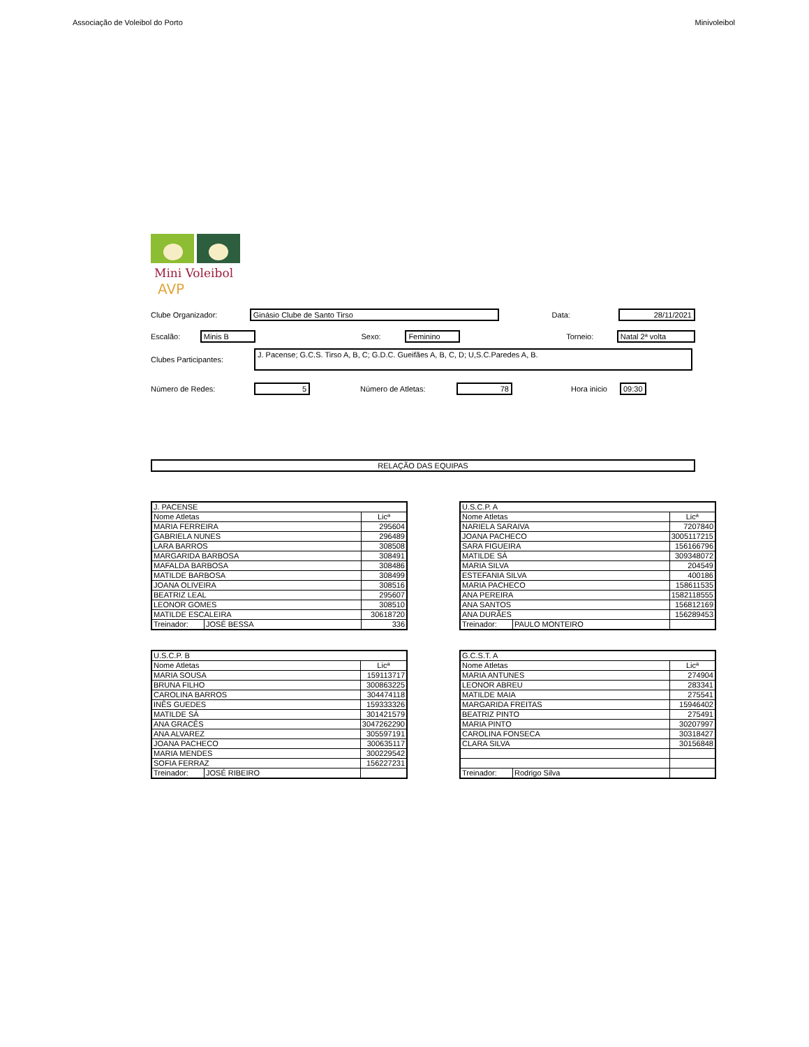Associação de Voleibol do Porto Minivoleibol
Mini Voleibol
AVP
Clube Organizador: Ginásio Clube de Santo Tirso Data: 28/11/2021
Escalão: Minis B Sexo: Feminino Torneio: Natal 2ª volta
Clubes Participantes: J. Pacense; G.C.S. Tirso A, B, C; G.D.C. Gueifães A, B, C, D; U,S.C.Paredes A, B.
Número de Redes: 5 Número de Atletas: 78 Hora inicio 09:30
RELAÇÃO DAS EQUIPAS
| J. PACENSE | | |
| Nome Atletas | | Licª |
| MARIA FERREIRA | | 295604 |
| GABRIELA NUNES | | 296489 |
| LARA BARROS | | 308508 |
| MARGARIDA BARBOSA | | 308491 |
| MAFALDA BARBOSA | | 308486 |
| MATILDE BARBOSA | | 308499 |
| JOANA OLIVEIRA | | 308516 |
| BEATRIZ LEAL | | 295607 |
| LEONOR GOMES | | 308510 |
| MATILDE ESCALEIRA | | 30618720 |
| Treinador: | JOSÉ BESSA | 336 |
| U.S.C.P. A | | |
| Nome Atletas | | Licª |
| NARIELA SARAIVA | | 7207840 |
| JOANA PACHECO | | 3005117215 |
| SARA FIGUEIRA | | 156166796 |
| MATILDE SÁ | | 309348072 |
| MARIA SILVA | | 204549 |
| ESTEFANIA SILVA | | 400186 |
| MARIA PACHECO | | 158611535 |
| ANA PEREIRA | | 1582118555 |
| ANA SANTOS | | 156812169 |
| ANA DURÃES | | 156289453 |
| Treinador: | PAULO MONTEIRO | |
| U.S.C.P. B | | |
| Nome Atletas | | Licª |
| MARIA SOUSA | | 159113717 |
| BRUNA FILHO | | 300863225 |
| CAROLINA BARROS | | 304474118 |
| INÊS GUEDES | | 159333326 |
| MATILDE SÁ | | 301421579 |
| ANA GRACÊS | | 3047262290 |
| ANA ALVAREZ | | 305597191 |
| JOANA PACHECO | | 300635117 |
| MARIA MENDES | | 300229542 |
| SOFIA FERRAZ | | 156227231 |
| Treinador: | JOSÉ RIBEIRO | |
| G.C.S.T. A | | |
| Nome Atletas | | Licª |
| MARIA ANTUNES | | 274904 |
| LEONOR ABREU | | 283341 |
| MATILDE MAIA | | 275541 |
| MARGARIDA FREITAS | | 15946402 |
| BEATRIZ PINTO | | 275491 |
| MARIA PINTO | | 30207997 |
| CAROLINA FONSECA | | 30318427 |
| CLARA SILVA | | 30156848 |
| Treinador: | Rodrigo Silva | |